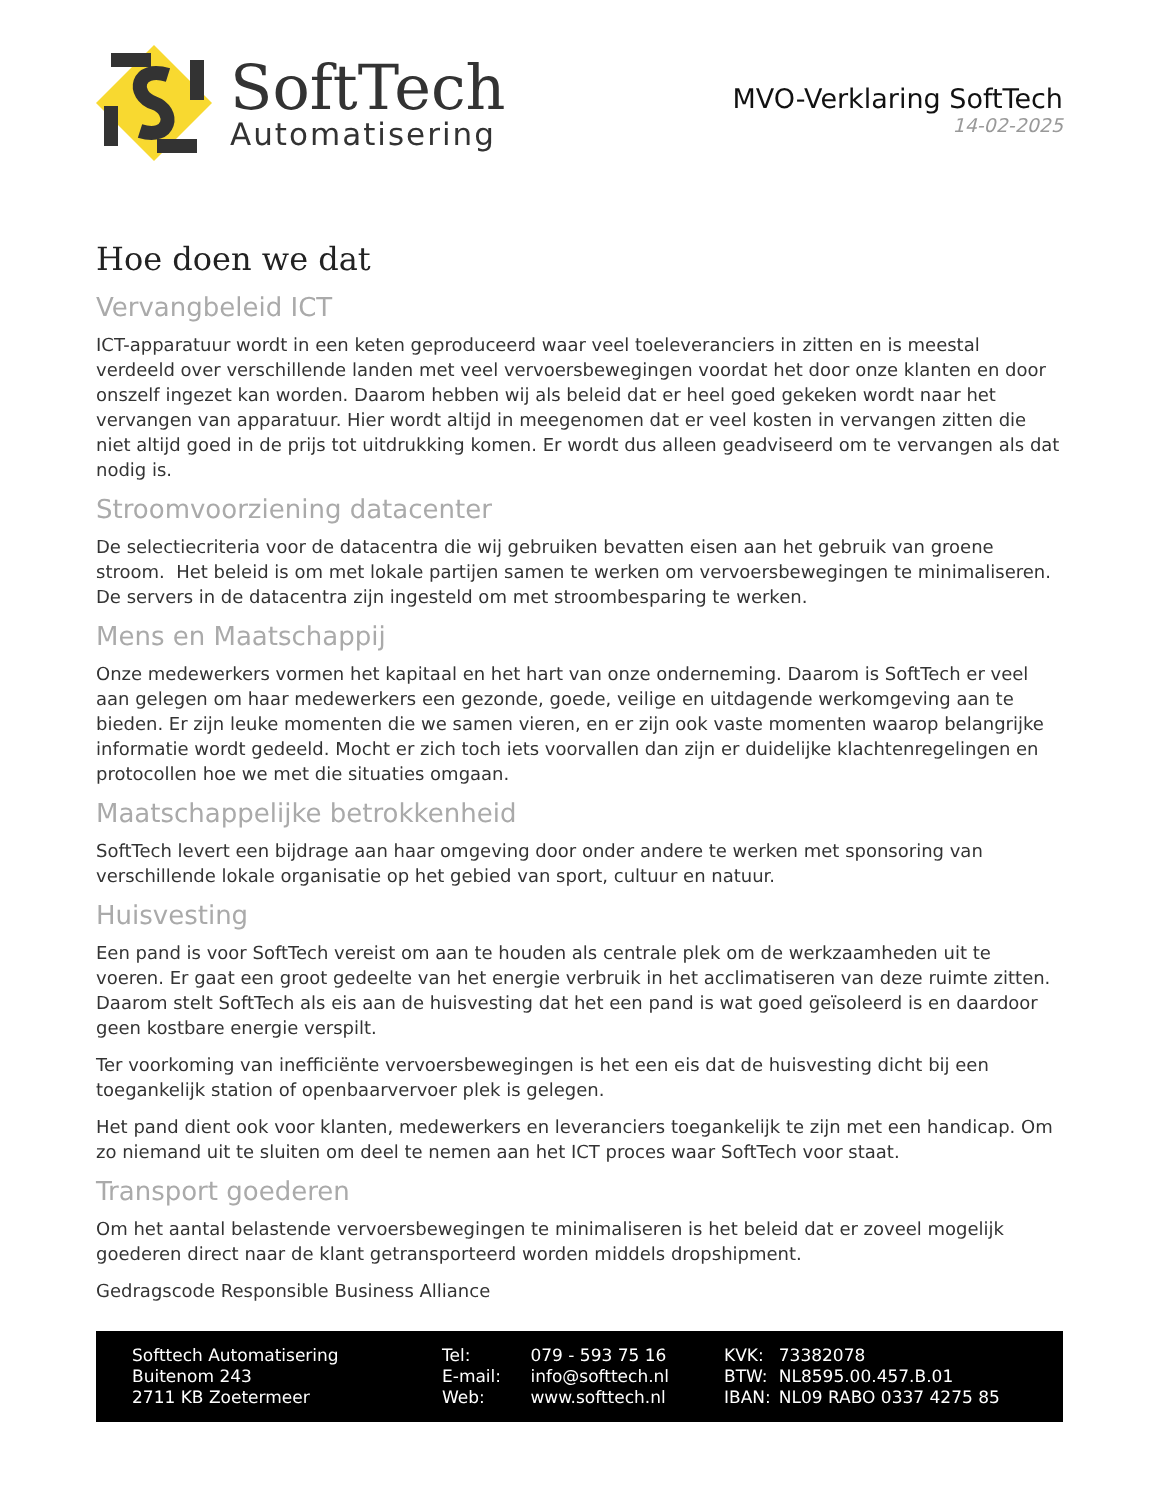SoftTech
Automatisering
MVO-Verklaring SoftTech
14-02-2025
Hoe doen we dat
Vervangbeleid ICT
ICT-apparatuur wordt in een keten geproduceerd waar veel toeleveranciers in zitten en is meestal verdeeld over verschillende landen met veel vervoersbewegingen voordat het door onze klanten en door onszelf ingezet kan worden. Daarom hebben wij als beleid dat er heel goed gekeken wordt naar het vervangen van apparatuur. Hier wordt altijd in meegenomen dat er veel kosten in vervangen zitten die niet altijd goed in de prijs tot uitdrukking komen. Er wordt dus alleen geadviseerd om te vervangen als dat nodig is.
Stroomvoorziening datacenter
De selectiecriteria voor de datacentra die wij gebruiken bevatten eisen aan het gebruik van groene stroom. Het beleid is om met lokale partijen samen te werken om vervoersbewegingen te minimaliseren. De servers in de datacentra zijn ingesteld om met stroombesparing te werken.
Mens en Maatschappij
Onze medewerkers vormen het kapitaal en het hart van onze onderneming. Daarom is SoftTech er veel aan gelegen om haar medewerkers een gezonde, goede, veilige en uitdagende werkomgeving aan te bieden. Er zijn leuke momenten die we samen vieren, en er zijn ook vaste momenten waarop belangrijke informatie wordt gedeeld. Mocht er zich toch iets voorvallen dan zijn er duidelijke klachtenregelingen en protocollen hoe we met die situaties omgaan.
Maatschappelijke betrokkenheid
SoftTech levert een bijdrage aan haar omgeving door onder andere te werken met sponsoring van verschillende lokale organisatie op het gebied van sport, cultuur en natuur.
Huisvesting
Een pand is voor SoftTech vereist om aan te houden als centrale plek om de werkzaamheden uit te voeren. Er gaat een groot gedeelte van het energie verbruik in het acclimatiseren van deze ruimte zitten. Daarom stelt SoftTech als eis aan de huisvesting dat het een pand is wat goed geïsoleerd is en daardoor geen kostbare energie verspilt.
Ter voorkoming van inefficiënte vervoersbewegingen is het een eis dat de huisvesting dicht bij een toegankelijk station of openbaarvervoer plek is gelegen.
Het pand dient ook voor klanten, medewerkers en leveranciers toegankelijk te zijn met een handicap. Om zo niemand uit te sluiten om deel te nemen aan het ICT proces waar SoftTech voor staat.
Transport goederen
Om het aantal belastende vervoersbewegingen te minimaliseren is het beleid dat er zoveel mogelijk goederen direct naar de klant getransporteerd worden middels dropshipment.
Gedragscode Responsible Business Alliance
Softtech Automatisering
Buitenom 243
2711 KB Zoetermeer
| Tel: | 079 - 593 75 16 |
| E-mail: | info@softtech.nl |
| Web: | www.softtech.nl |
| KVK: | 73382078 |
| BTW: | NL8595.00.457.B.01 |
| IBAN: | NL09 RABO 0337 4275 85 |